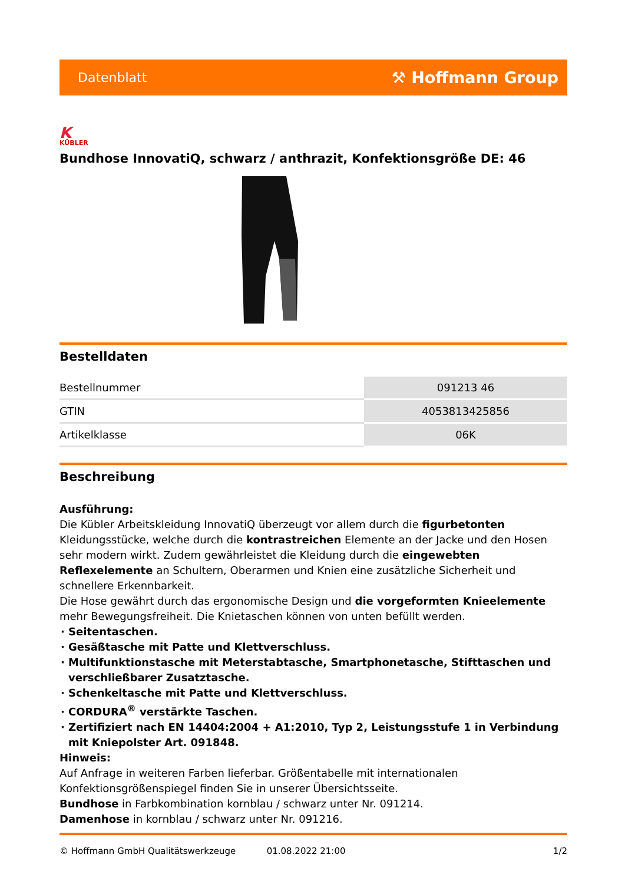Datenblatt ⚒ Hoffmann Group
K
KÜBLER
Bundhose InnovatiQ, schwarz / anthrazit, Konfektionsgröße DE: 46
Bestelldaten
| Bestellnummer | 091213 46 |
| GTIN | 4053813425856 |
| Artikelklasse | 06K |
Beschreibung
Ausführung:
Die Kübler Arbeitskleidung InnovatiQ überzeugt vor allem durch die figurbetonten Kleidungsstücke, welche durch die kontrastreichen Elemente an der Jacke und den Hosen sehr modern wirkt. Zudem gewährleistet die Kleidung durch die eingewebten Reflexelemente an Schultern, Oberarmen und Knien eine zusätzliche Sicherheit und schnellere Erkennbarkeit.
Die Hose gewährt durch das ergonomische Design und die vorgeformten Knieelemente mehr Bewegungsfreiheit. Die Knietaschen können von unten befüllt werden.
Seitentaschen.
Gesäßtasche mit Patte und Klettverschluss.
Multifunktionstasche mit Meterstabtasche, Smartphonetasche, Stifttaschen und verschließbarer Zusatztasche.
Schenkeltasche mit Patte und Klettverschluss.
CORDURA<sup>®</sup> verstärkte Taschen.
Zertifiziert nach EN 14404:2004 + A1:2010, Typ 2, Leistungsstufe 1 in Verbindung mit Kniepolster Art. 091848.
Hinweis:
Auf Anfrage in weiteren Farben lieferbar. Größentabelle mit internationalen Konfektionsgrößenspiegel finden Sie in unserer Übersichtsseite.
Bundhose in Farbkombination kornblau / schwarz unter Nr. 091214.
Damenhose in kornblau / schwarz unter Nr. 091216.
© Hoffmann GmbH Qualitätswerkzeuge 01.08.2022 21:00 1/2